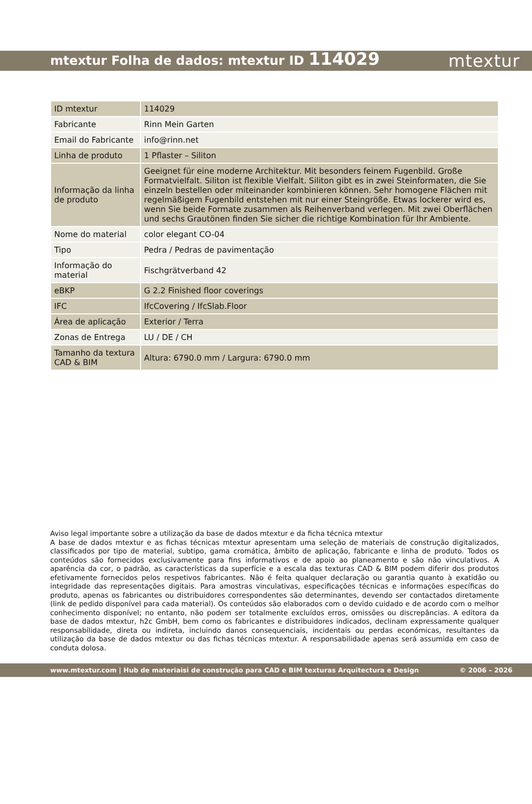mtextur Folha de dados: mtextur ID 114029
mtextur
| ID mtextur | 114029 |
| Fabricante | Rinn Mein Garten |
| Email do Fabricante | info@rinn.net |
| Linha de produto | 1 Pflaster – Siliton |
| Informação da linha de produto | Geeignet für eine moderne Architektur. Mit besonders feinem Fugenbild. Große Formatvielfalt. Siliton ist flexible Vielfalt. Siliton gibt es in zwei Steinformaten, die Sie einzeln bestellen oder miteinander kombinieren können. Sehr homogene Flächen mit regelmäßigem Fugenbild entstehen mit nur einer Steingröße. Etwas lockerer wird es, wenn Sie beide Formate zusammen als Reihenverband verlegen. Mit zwei Oberflächen und sechs Grautönen finden Sie sicher die richtige Kombination für Ihr Ambiente. |
| Nome do material | color elegant CO-04 |
| Tipo | Pedra / Pedras de pavimentação |
| Informação do material | Fischgrätverband 42 |
| eBKP | G 2.2 Finished floor coverings |
| IFC | IfcCovering / IfcSlab.Floor |
| Área de aplicação | Exterior / Terra |
| Zonas de Entrega | LU / DE / CH |
| Tamanho da textura CAD & BIM | Altura: 6790.0 mm / Largura: 6790.0 mm |
Aviso legal importante sobre a utilização da base de dados mtextur e da ficha técnica mtextur
A base de dados mtextur e as fichas técnicas mtextur apresentam uma seleção de materiais de construção digitalizados, classificados por tipo de material, subtipo, gama cromática, âmbito de aplicação, fabricante e linha de produto. Todos os conteúdos são fornecidos exclusivamente para fins informativos e de apoio ao planeamento e são não vinculativos. A aparência da cor, o padrão, as características da superfície e a escala das texturas CAD & BIM podem diferir dos produtos efetivamente fornecidos pelos respetivos fabricantes. Não é feita qualquer declaração ou garantia quanto à exatidão ou integridade das representações digitais. Para amostras vinculativas, especificações técnicas e informações específicas do produto, apenas os fabricantes ou distribuidores correspondentes são determinantes, devendo ser contactados diretamente (link de pedido disponível para cada material). Os conteúdos são elaborados com o devido cuidado e de acordo com o melhor conhecimento disponível; no entanto, não podem ser totalmente excluídos erros, omissões ou discrepâncias. A editora da base de dados mtextur, h2c GmbH, bem como os fabricantes e distribuidores indicados, declinam expressamente qualquer responsabilidade, direta ou indireta, incluindo danos consequenciais, incidentais ou perdas económicas, resultantes da utilização da base de dados mtextur ou das fichas técnicas mtextur. A responsabilidade apenas será assumida em caso de conduta dolosa.
www.mtextur.com | Hub de materiaisi de construção para CAD e BIM texturas Arquitectura e Design © 2006 – 2026